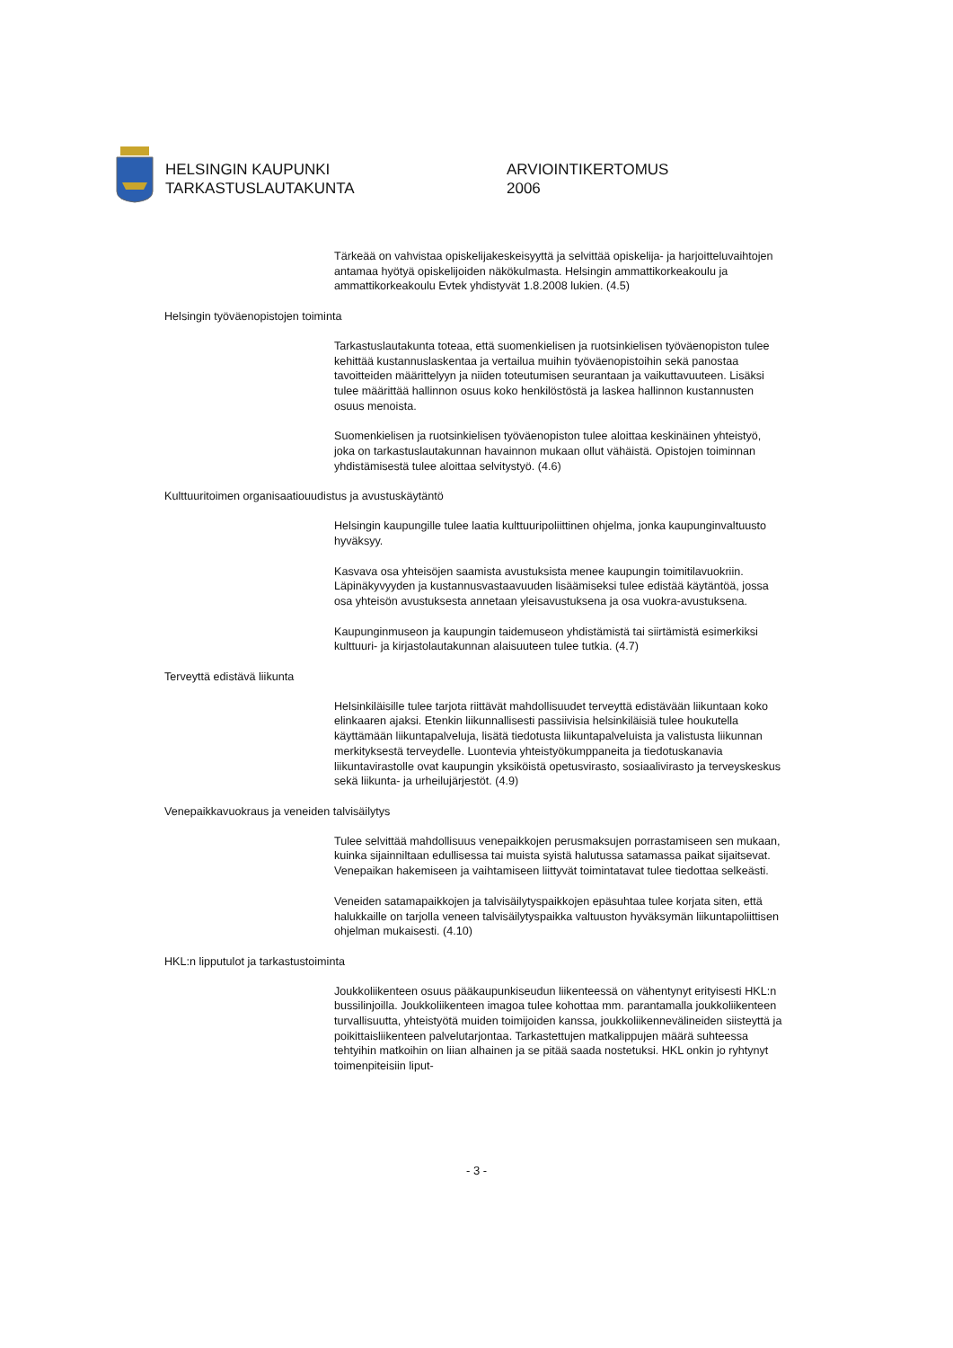HELSINGIN KAUPUNKI
TARKASTUSLAUTAKUNTA
ARVIOINTIKERTOMUS
2006
Tärkeää on vahvistaa opiskelijakeskeisyyttä ja selvittää opiskelija- ja harjoitteluvaihtojen antamaa hyötyä opiskelijoiden näkökulmasta. Helsingin ammattikorkeakoulu ja ammattikorkeakoulu Evtek yhdistyvät 1.8.2008 lukien. (4.5)
Helsingin työväenopistojen toiminta
Tarkastuslautakunta toteaa, että suomenkielisen ja ruotsinkielisen työväenopiston tulee kehittää kustannuslaskentaa ja vertailua muihin työväenopistoihin sekä panostaa tavoitteiden määrittelyyn ja niiden toteutumisen seurantaan ja vaikuttavuuteen. Lisäksi tulee määrittää hallinnon osuus koko henkilöstöstä ja laskea hallinnon kustannusten osuus menoista.
Suomenkielisen ja ruotsinkielisen työväenopiston tulee aloittaa keskinäinen yhteistyö, joka on tarkastuslautakunnan havainnon mukaan ollut vähäistä. Opistojen toiminnan yhdistämisestä tulee aloittaa selvitystyö. (4.6)
Kulttuuritoimen organisaatiouudistus ja avustuskäytäntö
Helsingin kaupungille tulee laatia kulttuuripoliittinen ohjelma, jonka kaupunginvaltuusto hyväksyy.
Kasvava osa yhteisöjen saamista avustuksista menee kaupungin toimitilavuokriin. Läpinäkyvyyden ja kustannusvastaavuuden lisäämiseksi tulee edistää käytäntöä, jossa osa yhteisön avustuksesta annetaan yleisavustuksena ja osa vuokra-avustuksena.
Kaupunginmuseon ja kaupungin taidemuseon yhdistämistä tai siirtämistä esimerkiksi kulttuuri- ja kirjastolautakunnan alaisuuteen tulee tutkia. (4.7)
Terveyttä edistävä liikunta
Helsinkiläisille tulee tarjota riittävät mahdollisuudet terveyttä edistävään liikuntaan koko elinkaaren ajaksi. Etenkin liikunnallisesti passiivisia helsinkiläisiä tulee houkutella käyttämään liikuntapalveluja, lisätä tiedotusta liikuntapalveluista ja valistusta liikunnan merkityksestä terveydelle. Luontevia yhteistyökumppaneita ja tiedotuskanavia liikuntavirastolle ovat kaupungin yksiköistä opetusvirasto, sosiaalivirasto ja terveyskeskus sekä liikunta- ja urheilujärjestöt. (4.9)
Venepaikkavuokraus ja veneiden talvisäilytys
Tulee selvittää mahdollisuus venepaikkojen perusmaksujen porrastamiseen sen mukaan, kuinka sijainniltaan edullisessa tai muista syistä halutussa satamassa paikat sijaitsevat. Venepaikan hakemiseen ja vaihtamiseen liittyvät toimintatavat tulee tiedottaa selkeästi.
Veneiden satamapaikkojen ja talvisäilytyspaikkojen epäsuhtaa tulee korjata siten, että halukkaille on tarjolla veneen talvisäilytyspaikka valtuuston hyväksymän liikuntapoliittisen ohjelman mukaisesti. (4.10)
HKL:n lipputulot ja tarkastustoiminta
Joukkoliikenteen osuus pääkaupunkiseudun liikenteessä on vähentynyt erityisesti HKL:n bussilinjoilla. Joukkoliikenteen imagoa tulee kohottaa mm. parantamalla joukkoliikenteen turvallisuutta, yhteistyötä muiden toimijoiden kanssa, joukkoliikennevälineiden siisteyttä ja poikittaisliikenteen palvelutarjontaa. Tarkastettujen matkalippujen määrä suhteessa tehtyihin matkoihin on liian alhainen ja se pitää saada nostetuksi. HKL onkin jo ryhtynyt toimenpiteisiin liput-
- 3 -